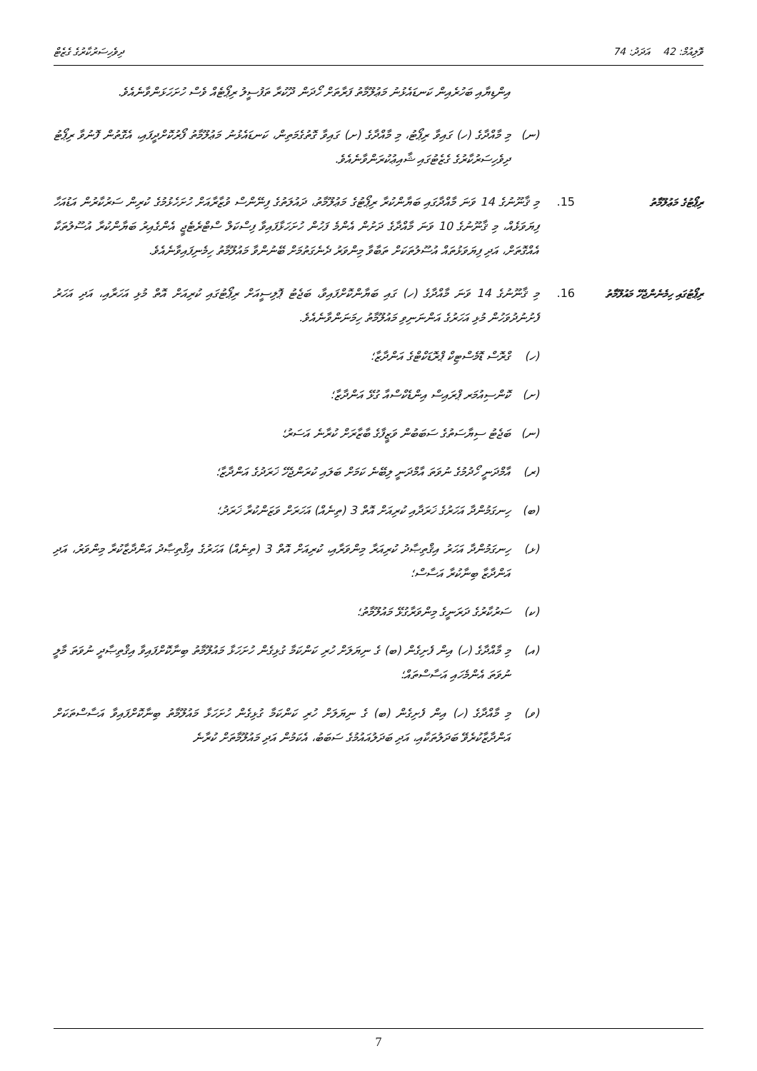ވޮލިއުމް: 42 އަދަދު: 74 ދިވެހިސަރުކާރުގެ ގެޒެޓް
އިންޑިޔާއި ބަހުރެއިން ކަނޑައެޅުނު މަޢުލޫމާތު ފަރާތަށް ހޯދަން ދޫކުރާ ތަފުސީލު ރިޕޯޓެއް ވެސް ހުށަހަޅަންވާނެއެވެ.
(ނ) މި މާއްދާގެ (ހ) ގައިވާ ރިޕޯޓު، މި މާއްދާގެ (ށ) ގައިވާ ގޮތުގެމަތިން، ކަނޑައެޅުނު މަޢުލޫމާތު ފޯރުކޮށްދީފައި، އެގޮތުން ފޮނުވާ ރިޕޯޓު ދިވެހިސަރުކާރުގެ ގެޒެޓުގައި ޝާއިޢުކުރަންވާނެއެވެ.
ރިޕޯޓުގެ މަޢުލޫމާތު 15. މި ޤާނޫނުގެ 14 ވަނަ މާއްދާގައި ބަޔާންކުރާ ރިޕޯޓުގެ މަޢުލޫމާތު، ދައުލަތުގެ ފިނޭންސް ވުޒާރާއަށް ހުށަހެޅުމުގެ ކުރިން ސަރުކާރުން އަޑުއަހާ ފިޔަވަޅެއް، މި ޤާނޫނުގެ 10 ވަނަ މާއްދާގެ ދަށުން އެންމެ ފަހުން ހުށަހަޅާފައިވާ ފިސްކަލް ސްޓްރެޓެޖީ އެންގެއިރު ބަޔާންކުރާ އުސޫލުތަކާ އެއްގޮތަށް، އަދި ފިޔަވަޅުތައް އުސޫލުތަކަށް ތަބާވާ މިންވަރު ދެނެގަތުމަށް ބޭނުންވާ މައުލޫމާތު ހިމެނިފައިވާނެއެވެ.
ރިޕޯޓުގައި ހިމެނެންޖެހޭ މައުލޫމާތު
16. މި ޤާނޫނުގެ 14 ވަނަ މާއްދާގެ (ހ) ގައި ބަޔާންކޮށްފައިވާ، ބަޖެޓު ޕޮލިސީއަށް ރިޕޯޓުގައި ކުރިއަށް އޮތް މުޅި އަހަރާއި، އަދި އަހަރު ފެށުނުދުވަހުން މުޅި އަހަރުގެ އަންނަނިވި މައުލޫމާތު ހިމަނަންވާނެއެވެ.
(ހ) ގްރޮސް ޑޮމެސްޓިކް ޕްރޮޑަކްޓްގެ އަންދާޒާ؛
(ށ) ކޮންސިއުމަރ ޕްރައިސް އިންޑެކްސްއާ ގުޅޭ އަންދާޒާ؛
(ނ) ބަޖެޓު ސިޔާސަތުގެ ސަބަބުން ވަޒީފާގެ ބާޒާރަށް ކުރާނެ އަސަރު؛
(ރ) އާމްދަނީ ހޯދުމުގެ ނުވަތަ އާމްދަނީ ލިބޭނެ ކަމަށް ބަލައި ކުރަންޖެހޭ ޚަރަދުގެ އަންދާޒާ؛
(ބ) ހިނގަމުންދާ އަހަރުގެ ޚަރަދާއި ކުރިއަށް އޮތް 3 (ތިނެއް) އަހަރަށް ވަޒަންކުރާ ޚަރަދު؛
(ޅ) ހިނގަމުންދާ އަހަރު އިޤްތިޞާދު ކުރިއަރާ މިންވަރާއި، ކުރިއަށް އޮތް 3 (ތިނެއް) އަހަރުގެ އިޤްތިޞާދު އަންދާޒާކުރާ މިންވަރު، އަދި އަންދާޒާ ބިނާކުރާ އަސާސް؛
(ކ) ސަރުކާރުގެ ދަރަނީގެ މިންވަރާގުޅޭ މައުލޫމާތު؛
(އ) މި މާއްދާގެ (ހ) އިން ފެށިގެން (ބ) ގެ ނިޔަލަށް ހުރި ކަންކަމާ ގުޅިގެން ހުށަހަޅާ މައުލޫމާތު ބިނާކޮށްފައިވާ އިޤްތިޞާދީ ނުވަތަ މާލީ ނުވަތަ އެންމެހައި އަސާސްތައް؛
(ވ) މި މާއްދާގެ (ހ) އިން ފެށިގެން (ބ) ގެ ނިޔަލަށް ހުރި ކަންކަމާ ގުޅިގެން ހުށަހަޅާ މައުލޫމާތު ބިނާކޮށްފައިވާ އަސާސްތަކަށް އަންދާޒާކުރެވޭ ބަދަލުތަކާއި، އަދި ބަދަލުއައުމުގެ ސަބަބު، އެކަމުން އަދި މައުލޫމާތަށް ކުރާނެ
7